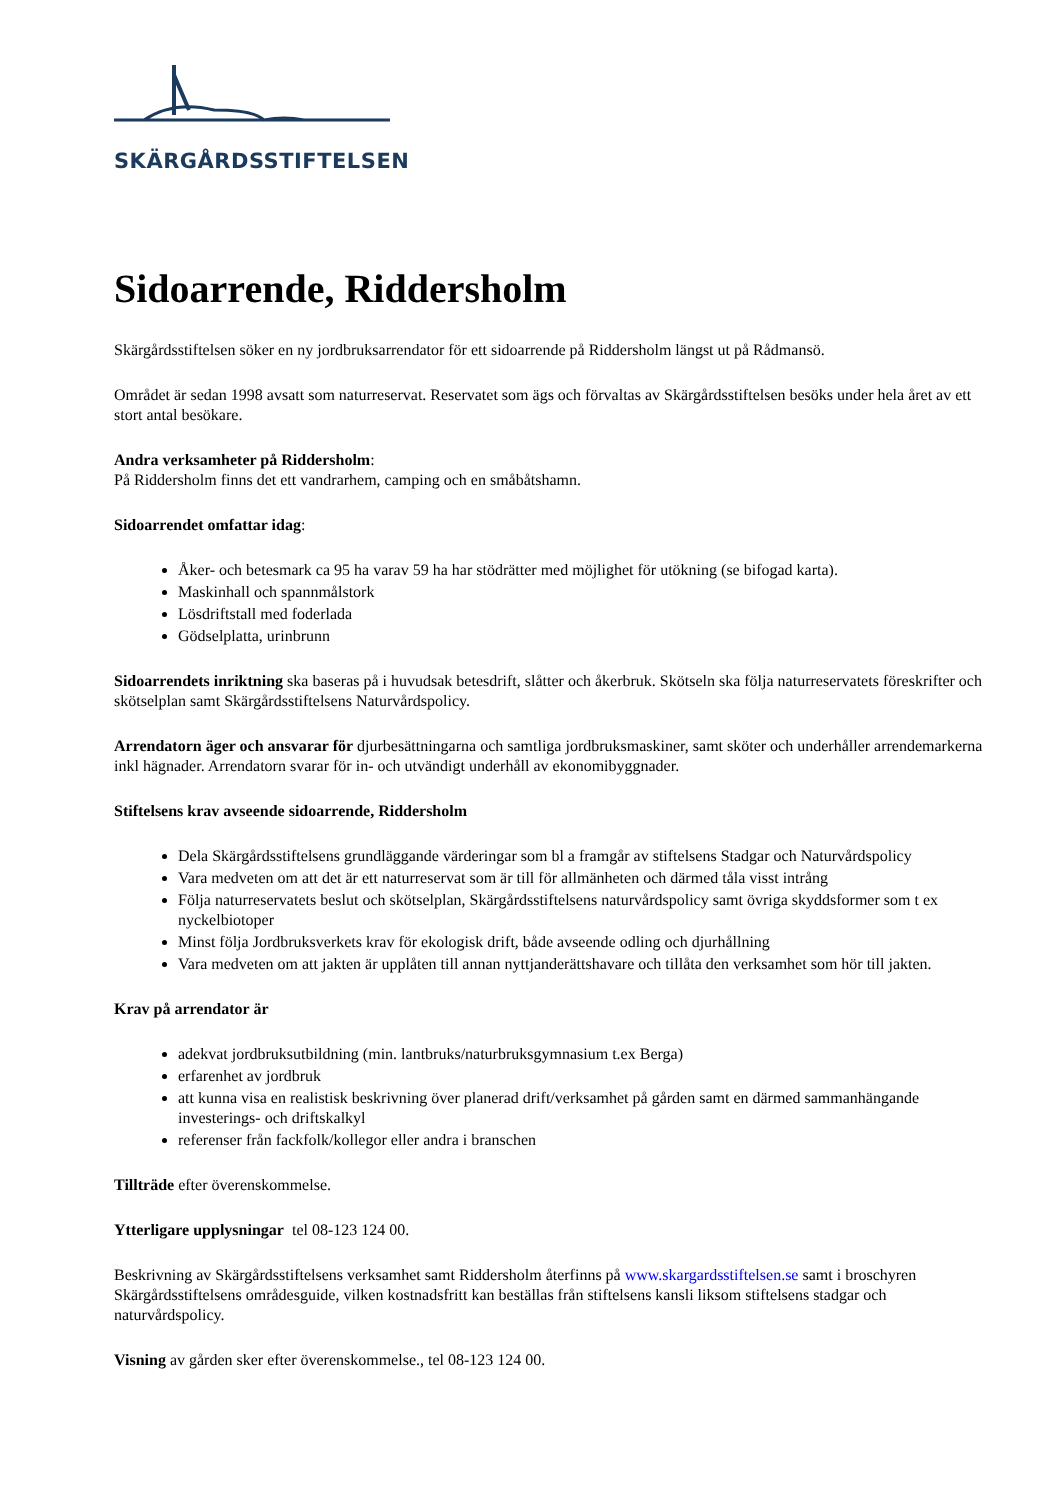SKÄRGÅRDSSTIFTELSEN
Sidoarrende, Riddersholm
Skärgårdsstiftelsen söker en ny jordbruksarrendator för ett sidoarrende på Riddersholm längst ut på Rådmansö.
Området är sedan 1998 avsatt som naturreservat. Reservatet som ägs och förvaltas av Skärgårdsstiftelsen besöks under hela året av ett stort antal besökare.
Andra verksamheter på Riddersholm:
På Riddersholm finns det ett vandrarhem, camping och en småbåtshamn.
Sidoarrendet omfattar idag:
Åker- och betesmark ca 95 ha varav 59 ha har stödrätter med möjlighet för utökning (se bifogad karta).
Maskinhall och spannmålstork
Lösdriftstall med foderlada
Gödselplatta, urinbrunn
Sidoarrendets inriktning ska baseras på i huvudsak betesdrift, slåtter och åkerbruk. Skötseln ska följa naturreservatets föreskrifter och skötselplan samt Skärgårdsstiftelsens Naturvårdspolicy.
Arrendatorn äger och ansvarar för djurbesättningarna och samtliga jordbruksmaskiner, samt sköter och underhåller arrendemarkerna inkl hägnader. Arrendatorn svarar för in- och utvändigt underhåll av ekonomibyggnader.
Stiftelsens krav avseende sidoarrende, Riddersholm
Dela Skärgårdsstiftelsens grundläggande värderingar som bl a framgår av stiftelsens Stadgar och Naturvårdspolicy
Vara medveten om att det är ett naturreservat som är till för allmänheten och därmed tåla visst intrång
Följa naturreservatets beslut och skötselplan, Skärgårdsstiftelsens naturvårdspolicy samt övriga skyddsformer som t ex nyckelbiotoper
Minst följa Jordbruksverkets krav för ekologisk drift, både avseende odling och djurhållning
Vara medveten om att jakten är upplåten till annan nyttjanderättshavare och tillåta den verksamhet som hör till jakten.
Krav på arrendator är
adekvat jordbruksutbildning (min. lantbruks/naturbruksgymnasium t.ex Berga)
erfarenhet av jordbruk
att kunna visa en realistisk beskrivning över planerad drift/verksamhet på gården samt en därmed sammanhängande investerings- och driftskalkyl
referenser från fackfolk/kollegor eller andra i branschen
Tillträde efter överenskommelse.
Ytterligare upplysningar tel 08-123 124 00.
Beskrivning av Skärgårdsstiftelsens verksamhet samt Riddersholm återfinns på www.skargardsstiftelsen.se samt i broschyren Skärgårdsstiftelsens områdesguide, vilken kostnadsfritt kan beställas från stiftelsens kansli liksom stiftelsens stadgar och naturvårdspolicy.
Visning av gården sker efter överenskommelse., tel 08-123 124 00.